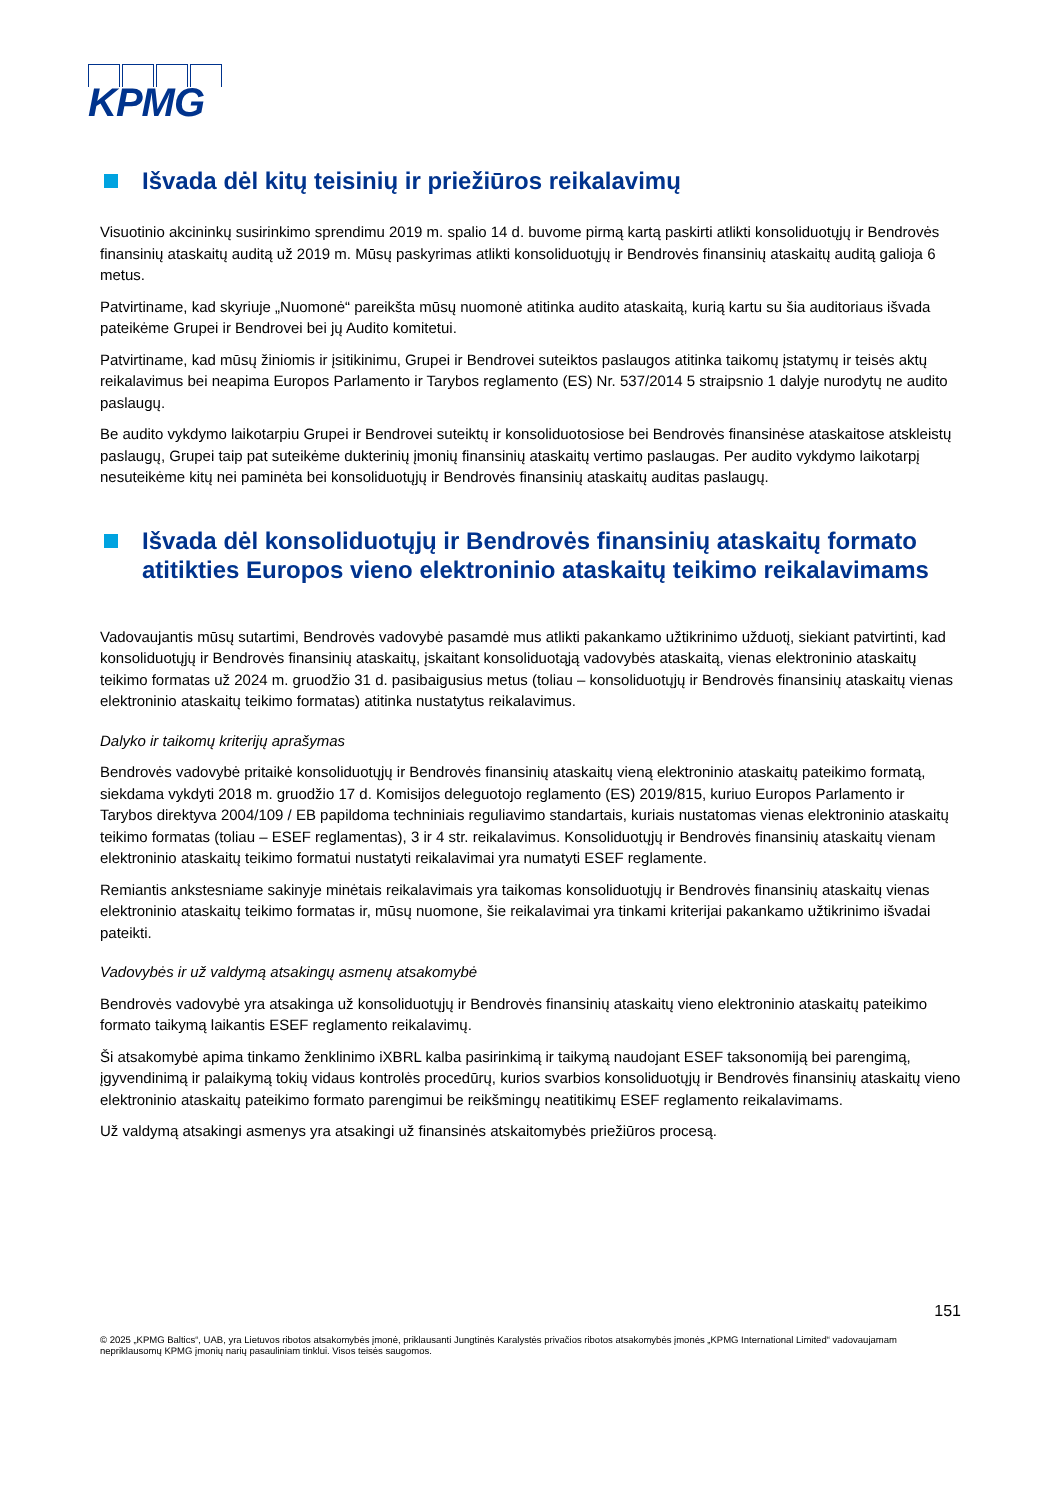KPMG
Išvada dėl kitų teisinių ir priežiūros reikalavimų
Visuotinio akcininkų susirinkimo sprendimu 2019 m. spalio 14 d. buvome pirmą kartą paskirti atlikti konsoliduotųjų ir Bendrovės finansinių ataskaitų auditą už 2019 m. Mūsų paskyrimas atlikti konsoliduotųjų ir Bendrovės finansinių ataskaitų auditą galioja 6 metus.
Patvirtiname, kad skyriuje „Nuomonė“ pareikšta mūsų nuomonė atitinka audito ataskaitą, kurią kartu su šia auditoriaus išvada pateikėme Grupei ir Bendrovei bei jų Audito komitetui.
Patvirtiname, kad mūsų žiniomis ir įsitikinimu, Grupei ir Bendrovei suteiktos paslaugos atitinka taikomų įstatymų ir teisės aktų reikalavimus bei neapima Europos Parlamento ir Tarybos reglamento (ES) Nr. 537/2014 5 straipsnio 1 dalyje nurodytų ne audito paslaugų.
Be audito vykdymo laikotarpiu Grupei ir Bendrovei suteiktų ir konsoliduotosiose bei Bendrovės finansinėse ataskaitose atskleistų paslaugų, Grupei taip pat suteikėme dukterinių įmonių finansinių ataskaitų vertimo paslaugas. Per audito vykdymo laikotarpį nesuteikėme kitų nei paminėta bei konsoliduotųjų ir Bendrovės finansinių ataskaitų auditas paslaugų.
Išvada dėl konsoliduotųjų ir Bendrovės finansinių ataskaitų formato atitikties Europos vieno elektroninio ataskaitų teikimo reikalavimams
Vadovaujantis mūsų sutartimi, Bendrovės vadovybė pasamdė mus atlikti pakankamo užtikrinimo užduotį, siekiant patvirtinti, kad konsoliduotųjų ir Bendrovės finansinių ataskaitų, įskaitant konsoliduotąją vadovybės ataskaitą, vienas elektroninio ataskaitų teikimo formatas už 2024 m. gruodžio 31 d. pasibaigusius metus (toliau – konsoliduotųjų ir Bendrovės finansinių ataskaitų vienas elektroninio ataskaitų teikimo formatas) atitinka nustatytus reikalavimus.
Dalyko ir taikomų kriterijų aprašymas
Bendrovės vadovybė pritaikė konsoliduotųjų ir Bendrovės finansinių ataskaitų vieną elektroninio ataskaitų pateikimo formatą, siekdama vykdyti 2018 m. gruodžio 17 d. Komisijos deleguotojo reglamento (ES) 2019/815, kuriuo Europos Parlamento ir Tarybos direktyva 2004/109 / EB papildoma techniniais reguliavimo standartais, kuriais nustatomas vienas elektroninio ataskaitų teikimo formatas (toliau – ESEF reglamentas), 3 ir 4 str. reikalavimus. Konsoliduotųjų ir Bendrovės finansinių ataskaitų vienam elektroninio ataskaitų teikimo formatui nustatyti reikalavimai yra numatyti ESEF reglamente.
Remiantis ankstesniame sakinyje minėtais reikalavimais yra taikomas konsoliduotųjų ir Bendrovės finansinių ataskaitų vienas elektroninio ataskaitų teikimo formatas ir, mūsų nuomone, šie reikalavimai yra tinkami kriterijai pakankamo užtikrinimo išvadai pateikti.
Vadovybės ir už valdymą atsakingų asmenų atsakomybė
Bendrovės vadovybė yra atsakinga už konsoliduotųjų ir Bendrovės finansinių ataskaitų vieno elektroninio ataskaitų pateikimo formato taikymą laikantis ESEF reglamento reikalavimų.
Ši atsakomybė apima tinkamo ženklinimo iXBRL kalba pasirinkimą ir taikymą naudojant ESEF taksonomiją bei parengimą, įgyvendinimą ir palaikymą tokių vidaus kontrolės procedūrų, kurios svarbios konsoliduotųjų ir Bendrovės finansinių ataskaitų vieno elektroninio ataskaitų pateikimo formato parengimui be reikšmingų neatitikimų ESEF reglamento reikalavimams.
Už valdymą atsakingi asmenys yra atsakingi už finansinės atskaitomybės priežiūros procesą.
151
© 2025 „KPMG Baltics“, UAB, yra Lietuvos ribotos atsakomybės įmonė, priklausanti Jungtinės Karalystės privačios ribotos atsakomybės įmonės „KPMG International Limited“ vadovaujamam nepriklausomų KPMG įmonių narių pasauliniam tinklui. Visos teisės saugomos.